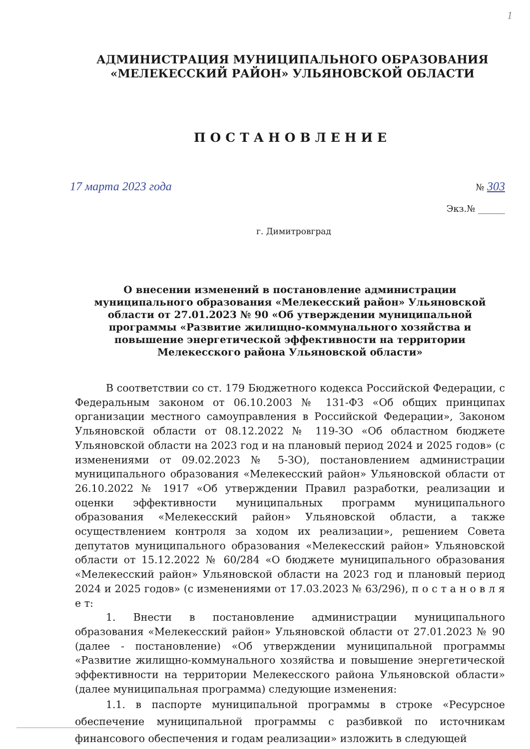1
АДМИНИСТРАЦИЯ МУНИЦИПАЛЬНОГО ОБРАЗОВАНИЯ
«МЕЛЕКЕССКИЙ РАЙОН» УЛЬЯНОВСКОЙ ОБЛАСТИ
ПОСТАНОВЛЕНИЕ
17 марта 2023 года № 303
Экз.№ ______
г. Димитровград
О внесении изменений в постановление администрации муниципального образования «Мелекесский район» Ульяновской области от 27.01.2023 № 90 «Об утверждении муниципальной программы «Развитие жилищно-коммунального хозяйства и повышение энергетической эффективности на территории Мелекесского района Ульяновской области»
В соответствии со ст. 179 Бюджетного кодекса Российской Федерации, с Федеральным законом от 06.10.2003 № 131-ФЗ «Об общих принципах организации местного самоуправления в Российской Федерации», Законом Ульяновской области от 08.12.2022 № 119-ЗО «Об областном бюджете Ульяновской области на 2023 год и на плановый период 2024 и 2025 годов» (с изменениями от 09.02.2023 № 5-ЗО), постановлением администрации муниципального образования «Мелекесский район» Ульяновской области от 26.10.2022 № 1917 «Об утверждении Правил разработки, реализации и оценки эффективности муниципальных программ муниципального образования «Мелекесский район» Ульяновской области, а также осуществлением контроля за ходом их реализации», решением Совета депутатов муниципального образования «Мелекесский район» Ульяновской области от 15.12.2022 № 60/284 «О бюджете муниципального образования «Мелекесский район» Ульяновской области на 2023 год и плановый период 2024 и 2025 годов» (с изменениями от 17.03.2023 № 63/296), п о с т а н о в л я е т:
1. Внести в постановление администрации муниципального образования «Мелекесский район» Ульяновской области от 27.01.2023 № 90 (далее - постановление) «Об утверждении муниципальной программы «Развитие жилищно-коммунального хозяйства и повышение энергетической эффективности на территории Мелекесского района Ульяновской области» (далее муниципальная программа) следующие изменения:
1.1. в паспорте муниципальной программы в строке «Ресурсное обеспечение муниципальной программы с разбивкой по источникам финансового обеспечения и годам реализации» изложить в следующей